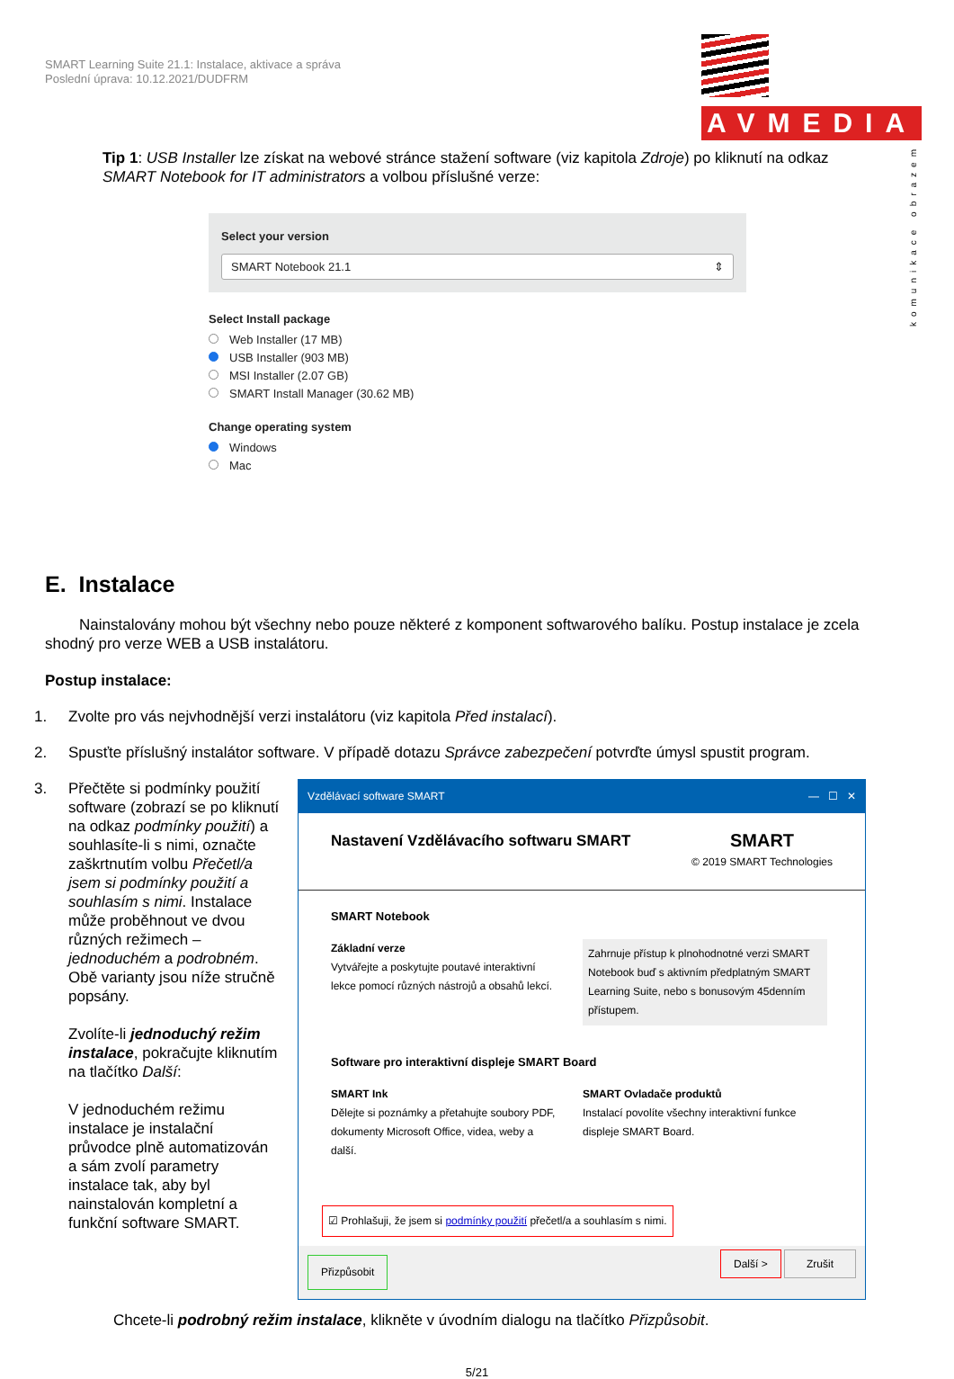SMART Learning Suite 21.1: Instalace, aktivace a správa
Poslední úprava: 10.12.2021/DUDFRM
AVMEDIA
komunikace obrazem
Tip 1: USB Installer lze získat na webové stránce stažení software (viz kapitola Zdroje) po kliknutí na odkaz SMART Notebook for IT administrators a volbou příslušné verze:
Select your version
SMART Notebook 21.1 ⇕
Select Install package
Web Installer (17 MB)
USB Installer (903 MB)
MSI Installer (2.07 GB)
SMART Install Manager (30.62 MB)
Change operating system
Windows
Mac
E. Instalace
Nainstalovány mohou být všechny nebo pouze některé z komponent softwarového balíku. Postup instalace je zcela shodný pro verze WEB a USB instalátoru.
Postup instalace:
1. Zvolte pro vás nejvhodnější verzi instalátoru (viz kapitola Před instalací).
2. Spusťte příslušný instalátor software. V případě dotazu Správce zabezpečení potvrďte úmysl spustit program.
3. Přečtěte si podmínky použití software (zobrazí se po kliknutí na odkaz podmínky použití) a souhlasíte-li s nimi, označte zaškrtnutím volbu Přečetl/a jsem si podmínky použití a souhlasím s nimi. Instalace může proběhnout ve dvou různých režimech – jednoduchém a podrobném. Obě varianty jsou níže stručně popsány.
Zvolíte-li jednoduchý režim instalace, pokračujte kliknutím na tlačítko Další:
V jednoduchém režimu instalace je instalační průvodce plně automatizován a sám zvolí parametry instalace tak, aby byl nainstalován kompletní a funkční software SMART.
Vzdělávací software SMART — ☐ ✕
Nastavení Vzdělávacího softwaru SMART SMART
© 2019 SMART Technologies
SMART Notebook
Základní verze
Vytvářejte a poskytujte poutavé interaktivní lekce pomocí různých nástrojů a obsahů lekcí.
Zahrnuje přístup k plnohodnotné verzi SMART Notebook buď s aktivním předplatným SMART Learning Suite, nebo s bonusovým 45denním přístupem.
Software pro interaktivní displeje SMART Board
SMART Ink
Dělejte si poznámky a přetahujte soubory PDF, dokumenty Microsoft Office, videa, weby a další.
SMART Ovladače produktů
Instalací povolíte všechny interaktivní funkce displeje SMART Board.
☑ Prohlašuji, že jsem si podmínky použití přečetl/a a souhlasím s nimi.
Přizpůsobit Další > Zrušit
Chcete-li podrobný režim instalace, klikněte v úvodním dialogu na tlačítko Přizpůsobit.
5/21